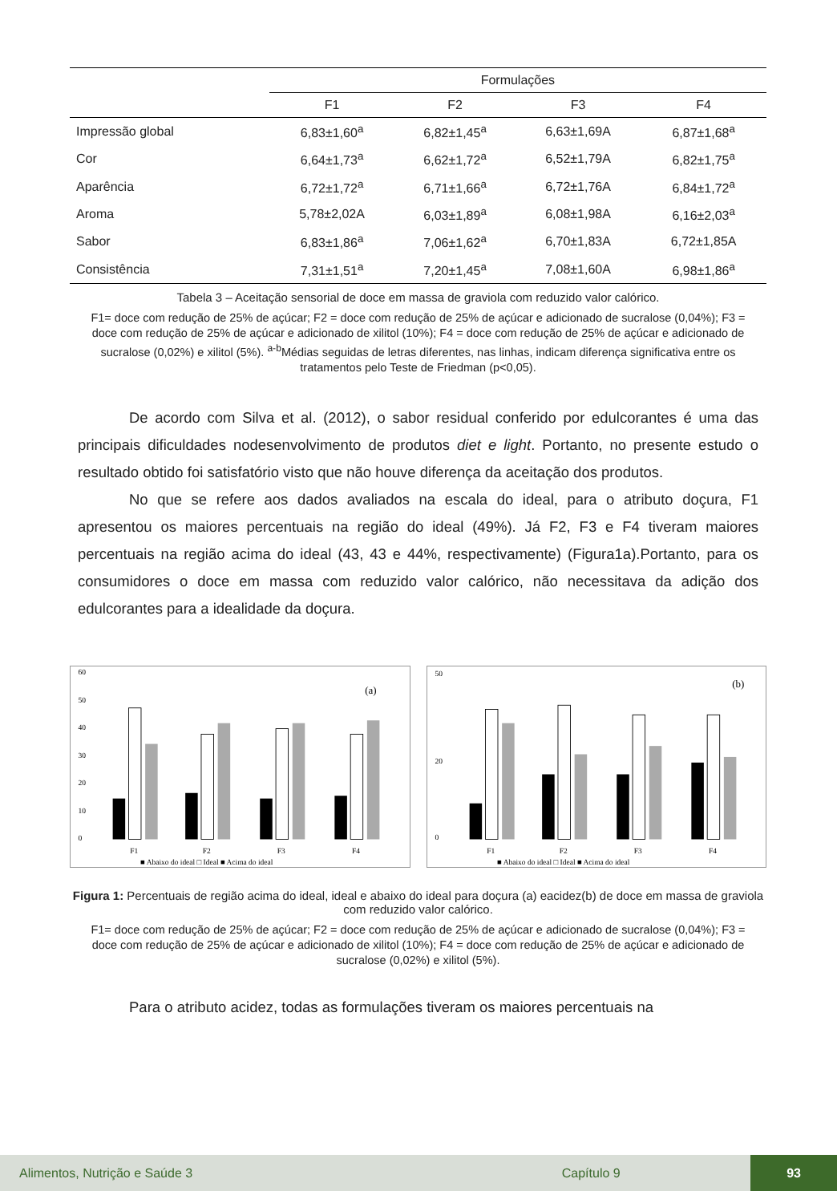| | Formulações | | | |
| --- | --- | --- | --- | --- |
| | F1 | F2 | F3 | F4 |
| Impressão global | 6,83±1,60<sup>a</sup> | 6,82±1,45<sup>a</sup> | 6,63±1,69A | 6,87±1,68<sup>a</sup> |
| Cor | 6,64±1,73<sup>a</sup> | 6,62±1,72<sup>a</sup> | 6,52±1,79A | 6,82±1,75<sup>a</sup> |
| Aparência | 6,72±1,72<sup>a</sup> | 6,71±1,66<sup>a</sup> | 6,72±1,76A | 6,84±1,72<sup>a</sup> |
| Aroma | 5,78±2,02A | 6,03±1,89<sup>a</sup> | 6,08±1,98A | 6,16±2,03<sup>a</sup> |
| Sabor | 6,83±1,86<sup>a</sup> | 7,06±1,62<sup>a</sup> | 6,70±1,83A | 6,72±1,85A |
| Consistência | 7,31±1,51<sup>a</sup> | 7,20±1,45<sup>a</sup> | 7,08±1,60A | 6,98±1,86<sup>a</sup> |
Tabela 3 – Aceitação sensorial de doce em massa de graviola com reduzido valor calórico.
F1= doce com redução de 25% de açúcar; F2 = doce com redução de 25% de açúcar e adicionado de sucralose (0,04%); F3 = doce com redução de 25% de açúcar e adicionado de xilitol (10%); F4 = doce com redução de 25% de açúcar e adicionado de sucralose (0,02%) e xilitol (5%). <sup>a-b</sup>Médias seguidas de letras diferentes, nas linhas, indicam diferença significativa entre os tratamentos pelo Teste de Friedman (p<0,05).
De acordo com Silva et al. (2012), o sabor residual conferido por edulcorantes é uma das principais dificuldades nodesenvolvimento de produtos diet e light. Portanto, no presente estudo o resultado obtido foi satisfatório visto que não houve diferença da aceitação dos produtos.
No que se refere aos dados avaliados na escala do ideal, para o atributo doçura, F1 apresentou os maiores percentuais na região do ideal (49%). Já F2, F3 e F4 tiveram maiores percentuais na região acima do ideal (43, 43 e 44%, respectivamente) (Figura1a).Portanto, para os consumidores o doce em massa com reduzido valor calórico, não necessitava da adição dos edulcorantes para a idealidade da doçura.
60
50
40
30
20
10
0
(a)
F1
F2
F3
F4
■ Abaixo do ideal □ Ideal ■ Acima do ideal
50
20
0
(b)
F1
F2
F3
F4
■ Abaixo do ideal □ Ideal ■ Acima do ideal
Figura 1: Percentuais de região acima do ideal, ideal e abaixo do ideal para doçura (a) eacidez(b) de doce em massa de graviola com reduzido valor calórico.
F1= doce com redução de 25% de açúcar; F2 = doce com redução de 25% de açúcar e adicionado de sucralose (0,04%); F3 = doce com redução de 25% de açúcar e adicionado de xilitol (10%); F4 = doce com redução de 25% de açúcar e adicionado de sucralose (0,02%) e xilitol (5%).
Para o atributo acidez, todas as formulações tiveram os maiores percentuais na
Alimentos, Nutrição e Saúde 3 Capítulo 9 93